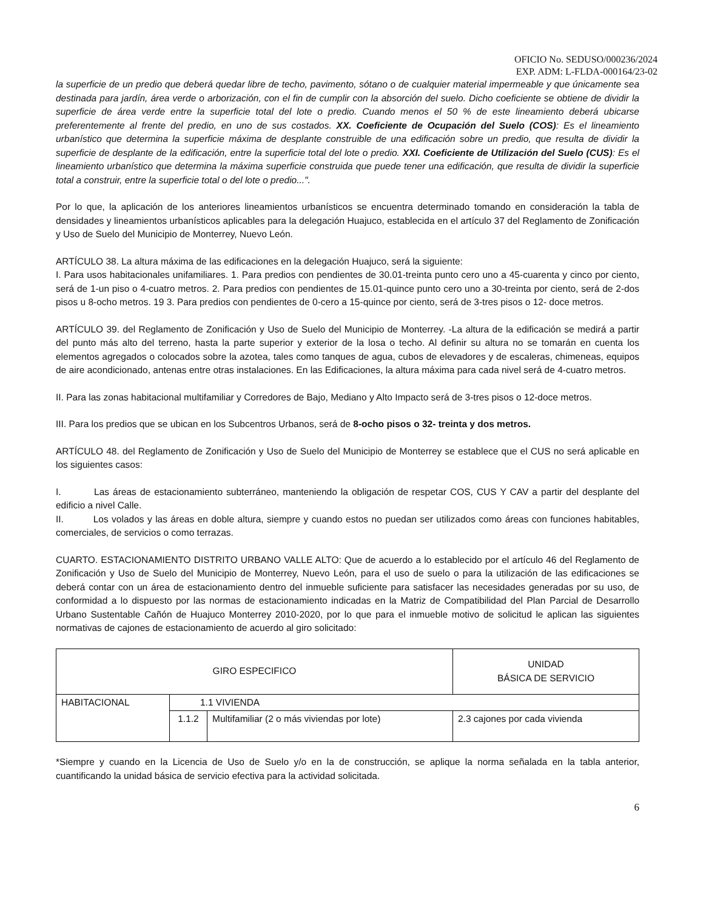OFICIO No. SEDUSO/000236/2024
EXP. ADM: L-FLDA-000164/23-02
la superficie de un predio que deberá quedar libre de techo, pavimento, sótano o de cualquier material impermeable y que únicamente sea destinada para jardín, área verde o arborización, con el fin de cumplir con la absorción del suelo. Dicho coeficiente se obtiene de dividir la superficie de área verde entre la superficie total del lote o predio. Cuando menos el 50 % de este lineamiento deberá ubicarse preferentemente al frente del predio, en uno de sus costados. XX. Coeficiente de Ocupación del Suelo (COS): Es el lineamiento urbanístico que determina la superficie máxima de desplante construible de una edificación sobre un predio, que resulta de dividir la superficie de desplante de la edificación, entre la superficie total del lote o predio. XXI. Coeficiente de Utilización del Suelo (CUS): Es el lineamiento urbanístico que determina la máxima superficie construida que puede tener una edificación, que resulta de dividir la superficie total a construir, entre la superficie total o del lote o predio...".
Por lo que, la aplicación de los anteriores lineamientos urbanísticos se encuentra determinado tomando en consideración la tabla de densidades y lineamientos urbanísticos aplicables para la delegación Huajuco, establecida en el artículo 37 del Reglamento de Zonificación y Uso de Suelo del Municipio de Monterrey, Nuevo León.
ARTÍCULO 38. La altura máxima de las edificaciones en la delegación Huajuco, será la siguiente:
I. Para usos habitacionales unifamiliares. 1. Para predios con pendientes de 30.01-treinta punto cero uno a 45-cuarenta y cinco por ciento, será de 1-un piso o 4-cuatro metros. 2. Para predios con pendientes de 15.01-quince punto cero uno a 30-treinta por ciento, será de 2-dos pisos u 8-ocho metros. 19 3. Para predios con pendientes de 0-cero a 15-quince por ciento, será de 3-tres pisos o 12- doce metros.
ARTÍCULO 39. del Reglamento de Zonificación y Uso de Suelo del Municipio de Monterrey. -La altura de la edificación se medirá a partir del punto más alto del terreno, hasta la parte superior y exterior de la losa o techo. Al definir su altura no se tomarán en cuenta los elementos agregados o colocados sobre la azotea, tales como tanques de agua, cubos de elevadores y de escaleras, chimeneas, equipos de aire acondicionado, antenas entre otras instalaciones. En las Edificaciones, la altura máxima para cada nivel será de 4-cuatro metros.
II. Para las zonas habitacional multifamiliar y Corredores de Bajo, Mediano y Alto Impacto será de 3-tres pisos o 12-doce metros.
III. Para los predios que se ubican en los Subcentros Urbanos, será de 8-ocho pisos o 32- treinta y dos metros.
ARTÍCULO 48. del Reglamento de Zonificación y Uso de Suelo del Municipio de Monterrey se establece que el CUS no será aplicable en los siguientes casos:
I. Las áreas de estacionamiento subterráneo, manteniendo la obligación de respetar COS, CUS Y CAV a partir del desplante del edificio a nivel Calle.
II. Los volados y las áreas en doble altura, siempre y cuando estos no puedan ser utilizados como áreas con funciones habitables, comerciales, de servicios o como terrazas.
CUARTO. ESTACIONAMIENTO DISTRITO URBANO VALLE ALTO: Que de acuerdo a lo establecido por el artículo 46 del Reglamento de Zonificación y Uso de Suelo del Municipio de Monterrey, Nuevo León, para el uso de suelo o para la utilización de las edificaciones se deberá contar con un área de estacionamiento dentro del inmueble suficiente para satisfacer las necesidades generadas por su uso, de conformidad a lo dispuesto por las normas de estacionamiento indicadas en la Matriz de Compatibilidad del Plan Parcial de Desarrollo Urbano Sustentable Cañón de Huajuco Monterrey 2010-2020, por lo que para el inmueble motivo de solicitud le aplican las siguientes normativas de cajones de estacionamiento de acuerdo al giro solicitado:
| GIRO ESPECIFICO | | | UNIDAD BÁSICA DE SERVICIO |
| HABITACIONAL | 1.1 VIVIENDA | | |
| | 1.1.2 | Multifamiliar (2 o más viviendas por lote) | 2.3 cajones por cada vivienda |
*Siempre y cuando en la Licencia de Uso de Suelo y/o en la de construcción, se aplique la norma señalada en la tabla anterior, cuantificando la unidad básica de servicio efectiva para la actividad solicitada.
6